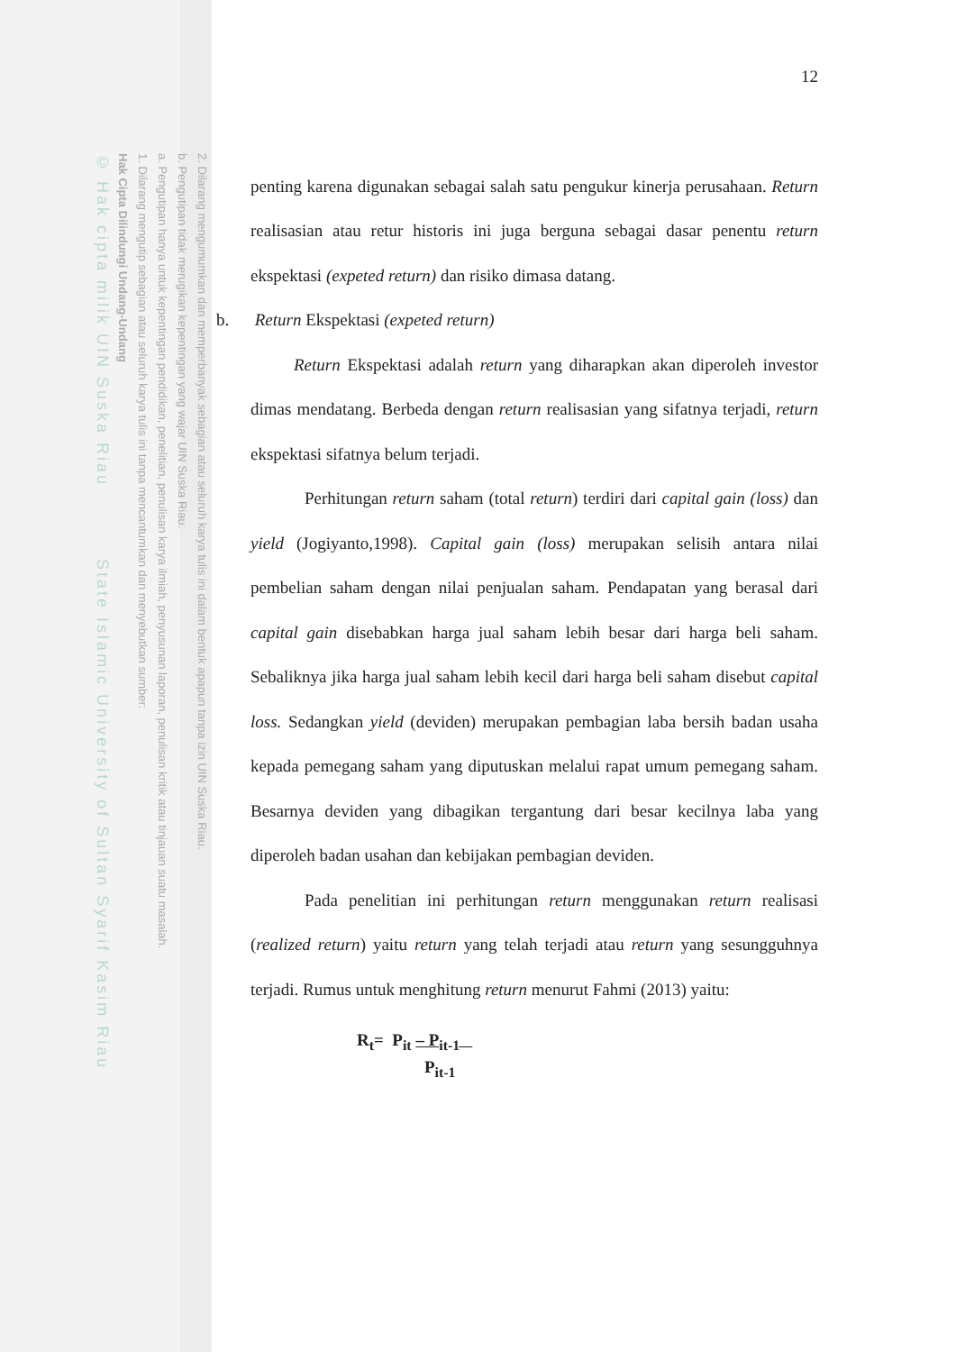2. Dilarang mengumumkan dan memperbanyak sebagian atau seluruh karya tulis ini dalam bentuk apapun tanpa izin UIN Suska Riau.
b. Pengutipan tidak merugikan kepentingan yang wajar UIN Suska Riau.
a. Pengutipan hanya untuk kepentingan pendidikan, penelitian, penulisan karya ilmiah, penyusunan laporan, penulisan kritik atau tinjauan suatu masalah.
1. Dilarang mengutip sebagian atau seluruh karya tulis ini tanpa mencantumkan dan menyebutkan sumber:
Hak Cipta Dilindungi Undang-Undang
© Hak cipta milik UIN Suska Riau State Islamic University of Sultan Syarif Kasim Riau
12
penting karena digunakan sebagai salah satu pengukur kinerja perusahaan. Return realisasian atau retur historis ini juga berguna sebagai dasar penentu return ekspektasi (expeted return) dan risiko dimasa datang.
b. Return Ekspektasi (expeted return)
Return Ekspektasi adalah return yang diharapkan akan diperoleh investor dimas mendatang. Berbeda dengan return realisasian yang sifatnya terjadi, return ekspektasi sifatnya belum terjadi.
Perhitungan return saham (total return) terdiri dari capital gain (loss) dan yield (Jogiyanto,1998). Capital gain (loss) merupakan selisih antara nilai pembelian saham dengan nilai penjualan saham. Pendapatan yang berasal dari capital gain disebabkan harga jual saham lebih besar dari harga beli saham. Sebaliknya jika harga jual saham lebih kecil dari harga beli saham disebut capital loss. Sedangkan yield (deviden) merupakan pembagian laba bersih badan usaha kepada pemegang saham yang diputuskan melalui rapat umum pemegang saham. Besarnya deviden yang dibagikan tergantung dari besar kecilnya laba yang diperoleh badan usahan dan kebijakan pembagian deviden.
Pada penelitian ini perhitungan return menggunakan return realisasi (realized return) yaitu return yang telah terjadi atau return yang sesungguhnya terjadi. Rumus untuk menghitung return menurut Fahmi (2013) yaitu:
R<sub>t</sub>= P<sub>it</sub> – P<sub>it-1</sub>
P<sub>it-1</sub>